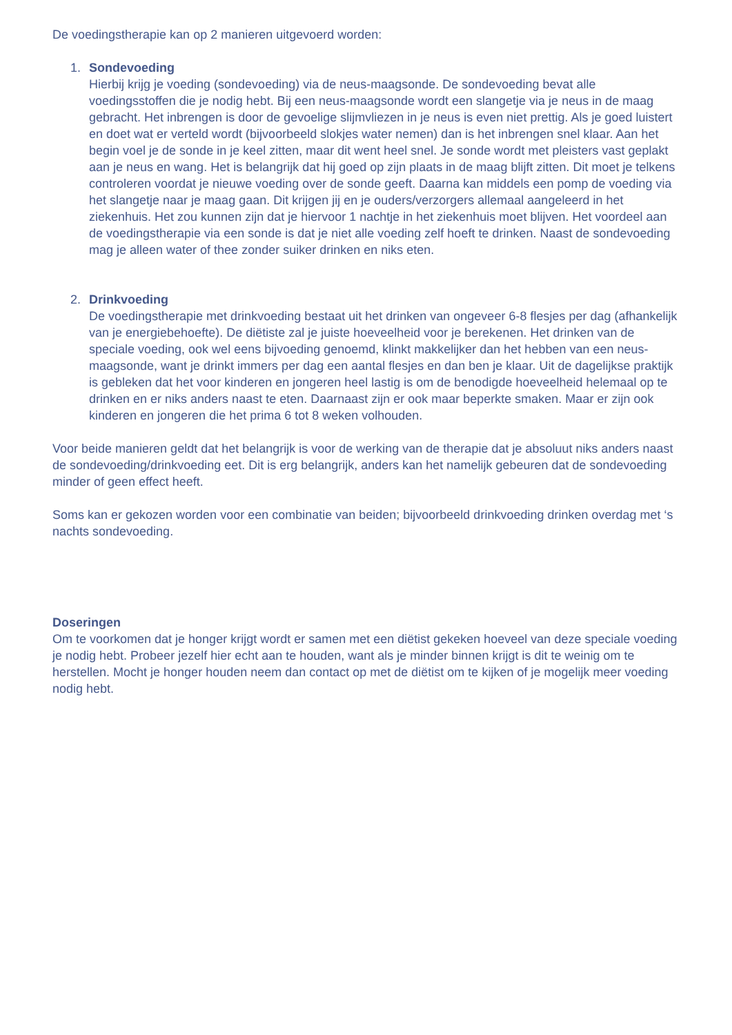De voedingstherapie kan op 2 manieren uitgevoerd worden:
1. Sondevoeding
Hierbij krijg je voeding (sondevoeding) via de neus-maagsonde. De sondevoeding bevat alle voedingsstoffen die je nodig hebt. Bij een neus-maagsonde wordt een slangetje via je neus in de maag gebracht. Het inbrengen is door de gevoelige slijmvliezen in je neus is even niet prettig. Als je goed luistert en doet wat er verteld wordt (bijvoorbeeld slokjes water nemen) dan is het inbrengen snel klaar. Aan het begin voel je de sonde in je keel zitten, maar dit went heel snel. Je sonde wordt met pleisters vast geplakt aan je neus en wang. Het is belangrijk dat hij goed op zijn plaats in de maag blijft zitten. Dit moet je telkens controleren voordat je nieuwe voeding over de sonde geeft. Daarna kan middels een pomp de voeding via het slangetje naar je maag gaan. Dit krijgen jij en je ouders/verzorgers allemaal aangeleerd in het ziekenhuis. Het zou kunnen zijn dat je hiervoor 1 nachtje in het ziekenhuis moet blijven. Het voordeel aan de voedingstherapie via een sonde is dat je niet alle voeding zelf hoeft te drinken. Naast de sondevoeding mag je alleen water of thee zonder suiker drinken en niks eten.
2. Drinkvoeding
De voedingstherapie met drinkvoeding bestaat uit het drinken van ongeveer 6-8 flesjes per dag (afhankelijk van je energiebehoefte). De diëtiste zal je juiste hoeveelheid voor je berekenen. Het drinken van de speciale voeding, ook wel eens bijvoeding genoemd, klinkt makkelijker dan het hebben van een neus-maagsonde, want je drinkt immers per dag een aantal flesjes en dan ben je klaar. Uit de dagelijkse praktijk is gebleken dat het voor kinderen en jongeren heel lastig is om de benodigde hoeveelheid helemaal op te drinken en er niks anders naast te eten. Daarnaast zijn er ook maar beperkte smaken. Maar er zijn ook kinderen en jongeren die het prima 6 tot 8 weken volhouden.
Voor beide manieren geldt dat het belangrijk is voor de werking van de therapie dat je absoluut niks anders naast de sondevoeding/drinkvoeding eet. Dit is erg belangrijk, anders kan het namelijk gebeuren dat de sondevoeding minder of geen effect heeft.
Soms kan er gekozen worden voor een combinatie van beiden; bijvoorbeeld drinkvoeding drinken overdag met ‘s nachts sondevoeding.
Doseringen
Om te voorkomen dat je honger krijgt wordt er samen met een diëtist gekeken hoeveel van deze speciale voeding je nodig hebt. Probeer jezelf hier echt aan te houden, want als je minder binnen krijgt is dit te weinig om te herstellen. Mocht je honger houden neem dan contact op met de diëtist om te kijken of je mogelijk meer voeding nodig hebt.